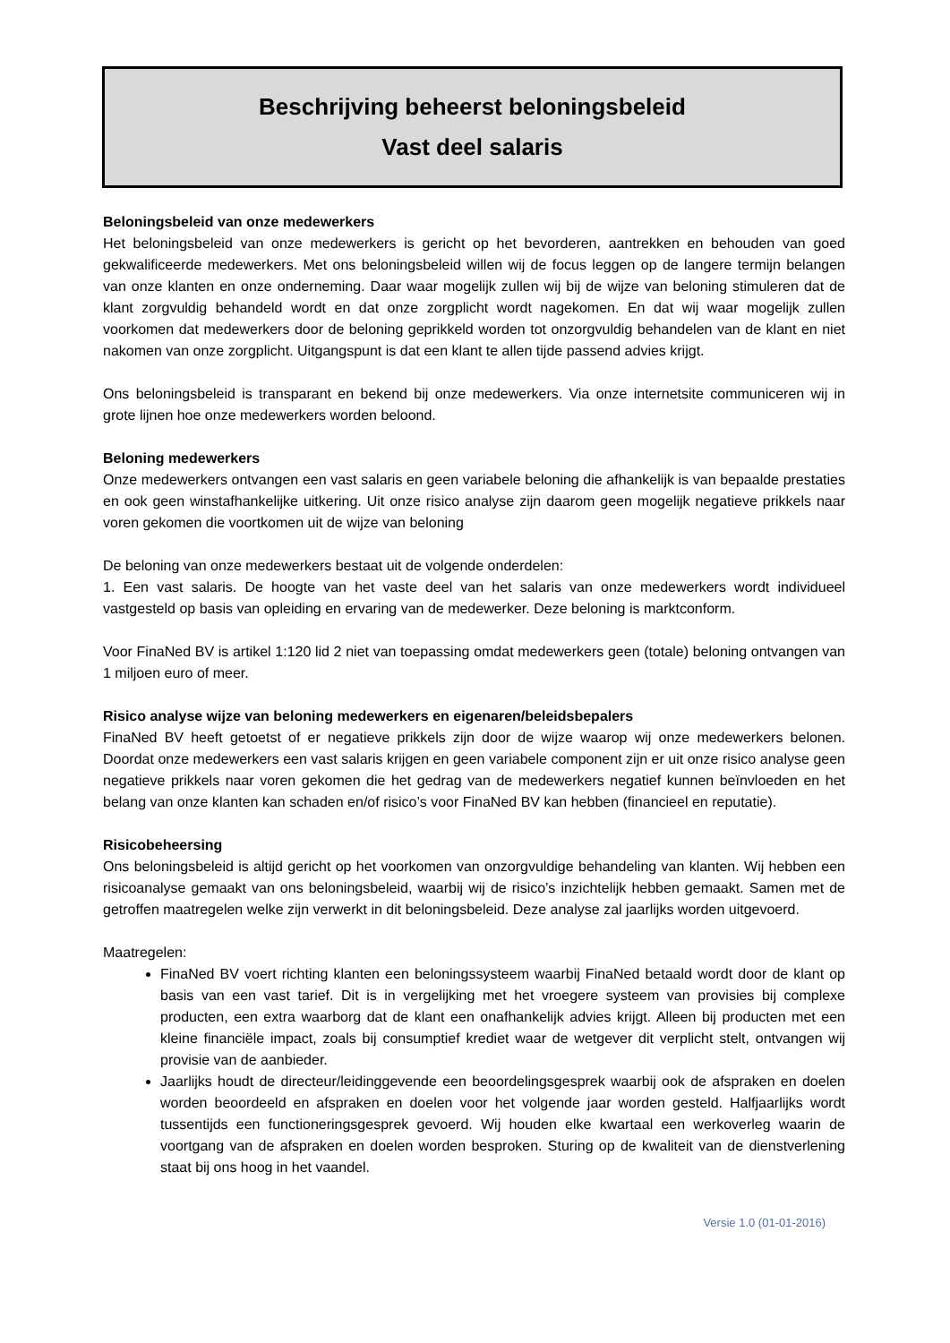Beschrijving beheerst beloningsbeleid
Vast deel salaris
Beloningsbeleid van onze medewerkers
Het beloningsbeleid van onze medewerkers is gericht op het bevorderen, aantrekken en behouden van goed gekwalificeerde medewerkers. Met ons beloningsbeleid willen wij de focus leggen op de langere termijn belangen van onze klanten en onze onderneming. Daar waar mogelijk zullen wij bij de wijze van beloning stimuleren dat de klant zorgvuldig behandeld wordt en dat onze zorgplicht wordt nagekomen. En dat wij waar mogelijk zullen voorkomen dat medewerkers door de beloning geprikkeld worden tot onzorgvuldig behandelen van de klant en niet nakomen van onze zorgplicht. Uitgangspunt is dat een klant te allen tijde passend advies krijgt.
Ons beloningsbeleid is transparant en bekend bij onze medewerkers. Via onze internetsite communiceren wij in grote lijnen hoe onze medewerkers worden beloond.
Beloning medewerkers
Onze medewerkers ontvangen een vast salaris en geen variabele beloning die afhankelijk is van bepaalde prestaties en ook geen winstafhankelijke uitkering. Uit onze risico analyse zijn daarom geen mogelijk negatieve prikkels naar voren gekomen die voortkomen uit de wijze van beloning
De beloning van onze medewerkers bestaat uit de volgende onderdelen:
1. Een vast salaris. De hoogte van het vaste deel van het salaris van onze medewerkers wordt individueel vastgesteld op basis van opleiding en ervaring van de medewerker. Deze beloning is marktconform.
Voor FinaNed BV is artikel 1:120 lid 2 niet van toepassing omdat medewerkers geen (totale) beloning ontvangen van 1 miljoen euro of meer.
Risico analyse wijze van beloning medewerkers en eigenaren/beleidsbepalers
FinaNed BV heeft getoetst of er negatieve prikkels zijn door de wijze waarop wij onze medewerkers belonen. Doordat onze medewerkers een vast salaris krijgen en geen variabele component zijn er uit onze risico analyse geen negatieve prikkels naar voren gekomen die het gedrag van de medewerkers negatief kunnen beïnvloeden en het belang van onze klanten kan schaden en/of risico’s voor FinaNed BV kan hebben (financieel en reputatie).
Risicobeheersing
Ons beloningsbeleid is altijd gericht op het voorkomen van onzorgvuldige behandeling van klanten. Wij hebben een risicoanalyse gemaakt van ons beloningsbeleid, waarbij wij de risico’s inzichtelijk hebben gemaakt. Samen met de getroffen maatregelen welke zijn verwerkt in dit beloningsbeleid. Deze analyse zal jaarlijks worden uitgevoerd.
Maatregelen:
FinaNed BV voert richting klanten een beloningssysteem waarbij FinaNed betaald wordt door de klant op basis van een vast tarief. Dit is in vergelijking met het vroegere systeem van provisies bij complexe producten, een extra waarborg dat de klant een onafhankelijk advies krijgt. Alleen bij producten met een kleine financiële impact, zoals bij consumptief krediet waar de wetgever dit verplicht stelt, ontvangen wij provisie van de aanbieder.
Jaarlijks houdt de directeur/leidinggevende een beoordelingsgesprek waarbij ook de afspraken en doelen worden beoordeeld en afspraken en doelen voor het volgende jaar worden gesteld. Halfjaarlijks wordt tussentijds een functioneringsgesprek gevoerd. Wij houden elke kwartaal een werkoverleg waarin de voortgang van de afspraken en doelen worden besproken. Sturing op de kwaliteit van de dienstverlening staat bij ons hoog in het vaandel.
Versie 1.0 (01-01-2016)